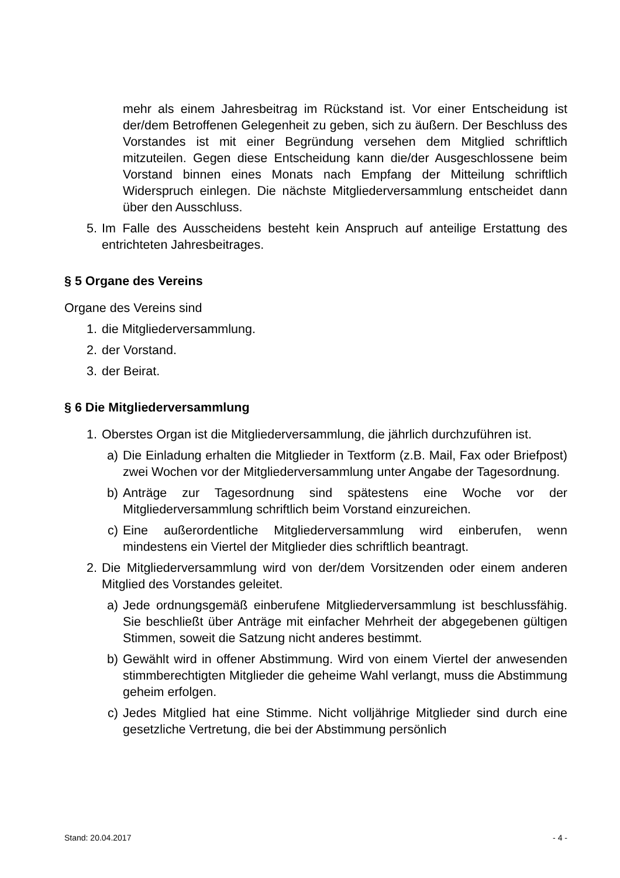mehr als einem Jahresbeitrag im Rückstand ist. Vor einer Entscheidung ist der/dem Betroffenen Gelegenheit zu geben, sich zu äußern. Der Beschluss des Vorstandes ist mit einer Begründung versehen dem Mitglied schriftlich mitzuteilen. Gegen diese Entscheidung kann die/der Ausgeschlossene beim Vorstand binnen eines Monats nach Empfang der Mitteilung schriftlich Widerspruch einlegen. Die nächste Mitgliederversammlung entscheidet dann über den Ausschluss.
5. Im Falle des Ausscheidens besteht kein Anspruch auf anteilige Erstattung des entrichteten Jahresbeitrages.
§ 5 Organe des Vereins
Organe des Vereins sind
1. die Mitgliederversammlung.
2. der Vorstand.
3. der Beirat.
§ 6 Die Mitgliederversammlung
1. Oberstes Organ ist die Mitgliederversammlung, die jährlich durchzuführen ist.
a) Die Einladung erhalten die Mitglieder in Textform (z.B. Mail, Fax oder Briefpost) zwei Wochen vor der Mitgliederversammlung unter Angabe der Tagesordnung.
b) Anträge zur Tagesordnung sind spätestens eine Woche vor der Mitgliederversammlung schriftlich beim Vorstand einzureichen.
c) Eine außerordentliche Mitgliederversammlung wird einberufen, wenn mindestens ein Viertel der Mitglieder dies schriftlich beantragt.
2. Die Mitgliederversammlung wird von der/dem Vorsitzenden oder einem anderen Mitglied des Vorstandes geleitet.
a) Jede ordnungsgemäß einberufene Mitgliederversammlung ist beschlussfähig. Sie beschließt über Anträge mit einfacher Mehrheit der abgegebenen gültigen Stimmen, soweit die Satzung nicht anderes bestimmt.
b) Gewählt wird in offener Abstimmung. Wird von einem Viertel der anwesenden stimmberechtigten Mitglieder die geheime Wahl verlangt, muss die Abstimmung geheim erfolgen.
c) Jedes Mitglied hat eine Stimme. Nicht volljährige Mitglieder sind durch eine gesetzliche Vertretung, die bei der Abstimmung persönlich
Stand: 20.04.2017 - 4 -